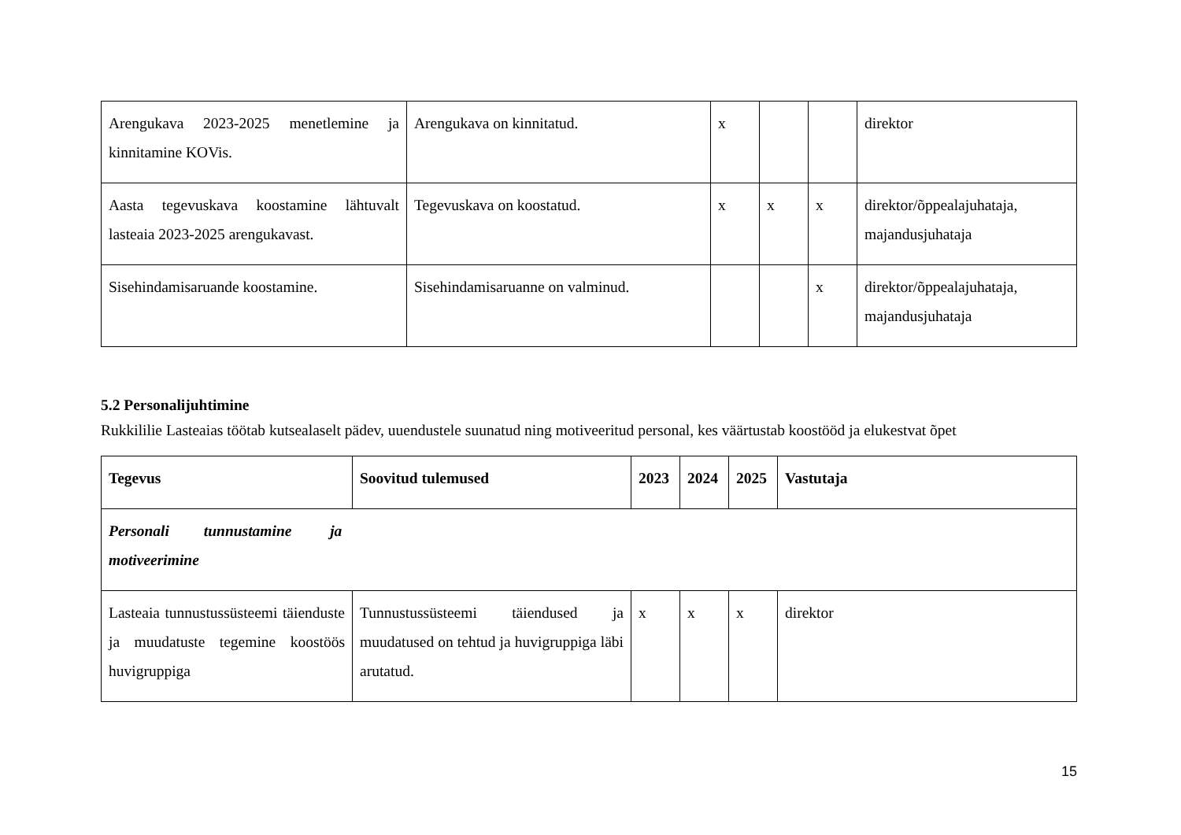| Arengukava 2023-2025 menetlemine ja kinnitamine KOVis. | Arengukava on kinnitatud. | x | | | direktor |
| Aasta tegevuskava koostamine lähtuvalt lasteaia 2023-2025 arengukavast. | Tegevuskava on koostatud. | x | x | x | direktor/õppealajuhataja, majandusjuhataja |
| Sisehindamisaruande koostamine. | Sisehindamisaruanne on valminud. | | | x | direktor/õppealajuhataja, majandusjuhataja |
5.2 Personalijuhtimine
Rukkililie Lasteaias töötab kutsealaselt pädev, uuendustele suunatud ning motiveeritud personal, kes väärtustab koostööd ja elukestvat õpet
| Tegevus | Soovitud tulemused | 2023 | 2024 | 2025 | Vastutaja |
| --- | --- | --- | --- | --- | --- |
| Personali tunnustamine ja motiveerimine | | | | | |
| Lasteaia tunnustussüsteemi täienduste ja muudatuste tegemine koostöös huvigruppiga | Tunnustussüsteemi täiendused ja muudatused on tehtud ja huvigruppiga läbi arutatud. | x | x | x | direktor |
15